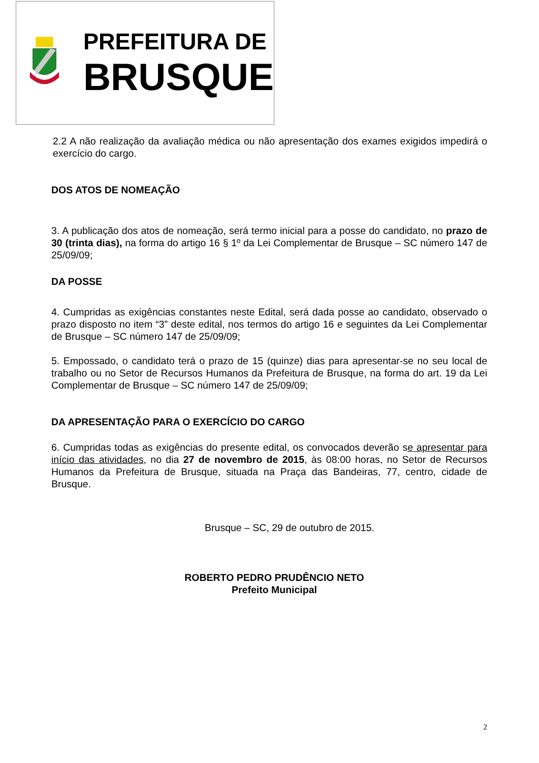PREFEITURA DE
BRUSQUE
2.2 A não realização da avaliação médica ou não apresentação dos exames exigidos impedirá o exercício do cargo.
DOS ATOS DE NOMEAÇÃO
3. A publicação dos atos de nomeação, será termo inicial para a posse do candidato, no prazo de 30 (trinta dias), na forma do artigo 16 § 1º da Lei Complementar de Brusque – SC número 147 de 25/09/09;
DA POSSE
4. Cumpridas as exigências constantes neste Edital, será dada posse ao candidato, observado o prazo disposto no item “3” deste edital, nos termos do artigo 16 e seguintes da Lei Complementar de Brusque – SC número 147 de 25/09/09;
5. Empossado, o candidato terá o prazo de 15 (quinze) dias para apresentar-se no seu local de trabalho ou no Setor de Recursos Humanos da Prefeitura de Brusque, na forma do art. 19 da Lei Complementar de Brusque – SC número 147 de 25/09/09;
DA APRESENTAÇÃO PARA O EXERCÍCIO DO CARGO
6. Cumpridas todas as exigências do presente edital, os convocados deverão se apresentar para início das atividades, no dia 27 de novembro de 2015, às 08:00 horas, no Setor de Recursos Humanos da Prefeitura de Brusque, situada na Praça das Bandeiras, 77, centro, cidade de Brusque.
Brusque – SC, 29 de outubro de 2015.
ROBERTO PEDRO PRUDÊNCIO NETO
Prefeito Municipal
2